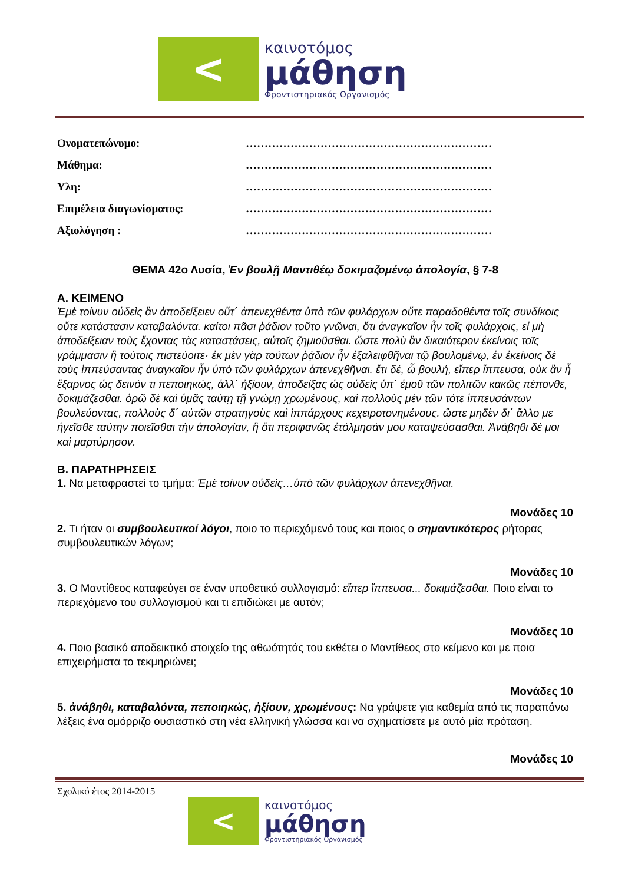<
καινοτόμος
μάθηση
Φροντιστηριακός Οργανισμός
Ονοματεπώνυμο: …………………………………………………………
Μάθημα: …………………………………………………………
Υλη: …………………………………………………………
Επιμέλεια διαγωνίσματος: …………………………………………………………
Αξιολόγηση : …………………………………………………………
ΘΕΜΑ 42ο Λυσία, Ἐν βουλῇ Μαντιθέῳ δοκιμαζομένῳ ἀπολογία, § 7-8
Α. ΚΕΙΜΕΝΟ
Ἐμὲ τοίνυν οὐδεὶς ἂν ἀποδείξειεν οὔτ΄ ἀπενεχθέντα ὑπὸ τῶν φυλάρχων οὔτε παραδοθέντα τοῖς συνδίκοις οὔτε κατάστασιν καταβαλόντα. καίτοι πᾶσι ῥάδιον τοῦτο γνῶναι, ὅτι ἀναγκαῖον ἦν τοῖς φυλάρχοις, εἰ μὴ ἀποδείξειαν τοὺς ἔχοντας τὰς καταστάσεις, αὐτοῖς ζημιοῦσθαι. ὥστε πολὺ ἂν δικαιότερον ἐκείνοις τοῖς γράμμασιν ἢ τούτοις πιστεύοιτε· ἐκ μὲν γὰρ τούτων ῥᾴδιον ἦν ἐξαλειφθῆναι τῷ βουλομένῳ, ἐν ἐκείνοις δὲ τοὺς ἱππεύσαντας ἀναγκαῖον ἦν ὑπὸ τῶν φυλάρχων ἀπενεχθῆναι. ἔτι δέ, ὦ βουλή, εἴπερ ἵππευσα, οὐκ ἂν ἦ ἔξαρνος ὡς δεινόν τι πεποιηκώς, ἀλλ΄ ἠξίουν, ἀποδείξας ὡς οὐδεὶς ὑπ΄ ἐμοῦ τῶν πολιτῶν κακῶς πέπονθε, δοκιμάζεσθαι. ὁρῶ δὲ καὶ ὑμᾶς ταύτῃ τῇ γνώμῃ χρωμένους, καὶ πολλοὺς μὲν τῶν τότε ἱππευσάντων βουλεύοντας, πολλοὺς δ΄ αὐτῶν στρατηγοὺς καὶ ἱππάρχους κεχειροτονημένους. ὥστε μηδὲν δι΄ ἄλλο με ἡγεῖσθε ταύτην ποιεῖσθαι τὴν ἀπολογίαν, ἢ ὅτι περιφανῶς ἐτόλμησάν μου καταψεύσασθαι. Ἀνάβηθι δέ μοι καὶ μαρτύρησον.
Β. ΠΑΡΑΤΗΡΗΣΕΙΣ
1. Να μεταφραστεί το τμήμα: Ἐμὲ τοίνυν οὐδεὶς…ὑπὸ τῶν φυλάρχων ἀπενεχθῆναι.
Μονάδες 10
2. Τι ήταν οι συμβουλευτικοί λόγοι, ποιο το περιεχόμενό τους και ποιος ο σημαντικότερος ρήτορας συμβουλευτικών λόγων;
Μονάδες 10
3. Ο Μαντίθεος καταφεύγει σε έναν υποθετικό συλλογισμό: εἴπερ ἵππευσα... δοκιμάζεσθαι. Ποιο είναι το περιεχόμενο του συλλογισμού και τι επιδιώκει με αυτόν;
Μονάδες 10
4. Ποιο βασικό αποδεικτικό στοιχείο της αθωότητάς του εκθέτει ο Μαντίθεος στο κείμενο και με ποια επιχειρήματα το τεκμηριώνει;
Μονάδες 10
5. ἀνάβηθι, καταβαλόντα, πεποιηκώς, ἠξίουν, χρωμένους: Να γράψετε για καθεμία από τις παραπάνω λέξεις ένα ομόρριζο ουσιαστικό στη νέα ελληνική γλώσσα και να σχηματίσετε με αυτό μία πρόταση.
Μονάδες 10
Σχολικό έτος 2014-2015
<
καινοτόμος
μάθηση
Φροντιστηριακός Οργανισμός